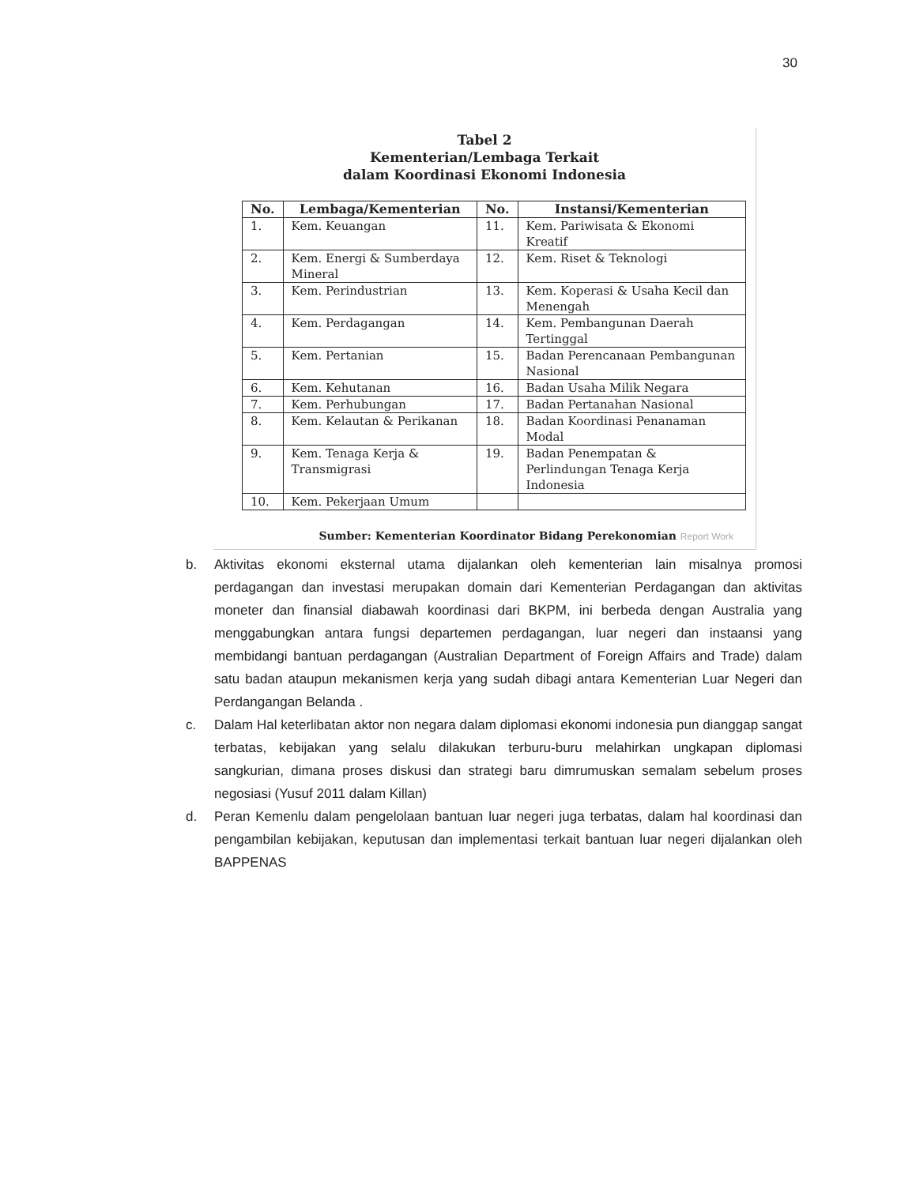30
Tabel 2
Kementerian/Lembaga Terkait
dalam Koordinasi Ekonomi Indonesia
| No. | Lembaga/Kementerian | No. | Instansi/Kementerian |
| --- | --- | --- | --- |
| 1. | Kem. Keuangan | 11. | Kem. Pariwisata & Ekonomi Kreatif |
| 2. | Kem. Energi & Sumberdaya Mineral | 12. | Kem. Riset & Teknologi |
| 3. | Kem. Perindustrian | 13. | Kem. Koperasi & Usaha Kecil dan Menengah |
| 4. | Kem. Perdagangan | 14. | Kem. Pembangunan Daerah Tertinggal |
| 5. | Kem. Pertanian | 15. | Badan Perencanaan Pembangunan Nasional |
| 6. | Kem. Kehutanan | 16. | Badan Usaha Milik Negara |
| 7. | Kem. Perhubungan | 17. | Badan Pertanahan Nasional |
| 8. | Kem. Kelautan & Perikanan | 18. | Badan Koordinasi Penanaman Modal |
| 9. | Kem. Tenaga Kerja & Transmigrasi | 19. | Badan Penempatan & Perlindungan Tenaga Kerja Indonesia |
| 10. | Kem. Pekerjaan Umum | | |
Sumber: Kementerian Koordinator Bidang Perekonomian Report Work
b. Aktivitas ekonomi eksternal utama dijalankan oleh kementerian lain misalnya promosi perdagangan dan investasi merupakan domain dari Kementerian Perdagangan dan aktivitas moneter dan finansial diabawah koordinasi dari BKPM, ini berbeda dengan Australia yang menggabungkan antara fungsi departemen perdagangan, luar negeri dan instaansi yang membidangi bantuan perdagangan (Australian Department of Foreign Affairs and Trade) dalam satu badan ataupun mekanismen kerja yang sudah dibagi antara Kementerian Luar Negeri dan Perdangangan Belanda .
c. Dalam Hal keterlibatan aktor non negara dalam diplomasi ekonomi indonesia pun dianggap sangat terbatas, kebijakan yang selalu dilakukan terburu-buru melahirkan ungkapan diplomasi sangkurian, dimana proses diskusi dan strategi baru dimrumuskan semalam sebelum proses negosiasi (Yusuf 2011 dalam Killan)
d. Peran Kemenlu dalam pengelolaan bantuan luar negeri juga terbatas, dalam hal koordinasi dan pengambilan kebijakan, keputusan dan implementasi terkait bantuan luar negeri dijalankan oleh BAPPENAS